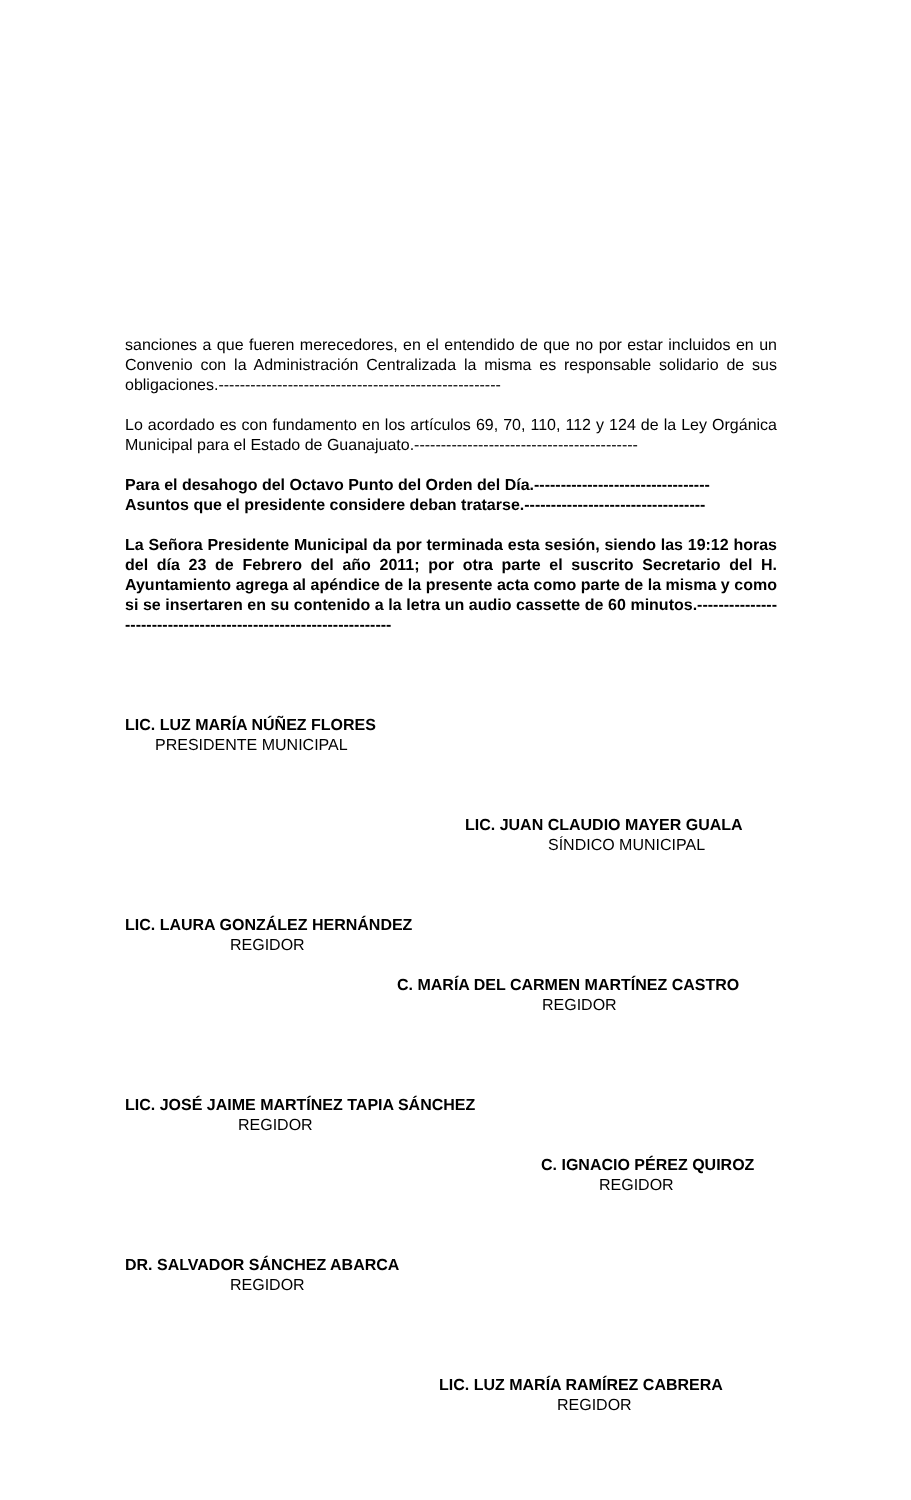sanciones a que fueren merecedores, en el entendido de que no por estar incluidos en un Convenio con la Administración Centralizada la misma es responsable solidario de sus obligaciones.-----------------------------------------------------
Lo acordado es con fundamento en los artículos 69, 70, 110, 112 y 124 de la Ley Orgánica Municipal para el Estado de Guanajuato.------------------------------------------
Para el desahogo del Octavo Punto del Orden del Día.---------------------------------
Asuntos que el presidente considere deban tratarse.----------------------------------
La Señora Presidente Municipal da por terminada esta sesión, siendo las 19:12 horas del día 23 de Febrero del año 2011; por otra parte el suscrito Secretario del H. Ayuntamiento agrega al apéndice de la presente acta como parte de la misma y como si se insertaren en su contenido a la letra un audio cassette de 60 minutos.-----------------------------------------------------------------
LIC. LUZ MARÍA NÚÑEZ FLORES
PRESIDENTE MUNICIPAL
LIC. JUAN CLAUDIO MAYER GUALA
SÍNDICO MUNICIPAL
LIC. LAURA GONZÁLEZ HERNÁNDEZ
REGIDOR
C. MARÍA DEL CARMEN MARTÍNEZ CASTRO
REGIDOR
LIC. JOSÉ JAIME MARTÍNEZ TAPIA SÁNCHEZ
REGIDOR
C. IGNACIO PÉREZ QUIROZ
REGIDOR
DR. SALVADOR SÁNCHEZ ABARCA
REGIDOR
LIC. LUZ MARÍA RAMÍREZ CABRERA
REGIDOR